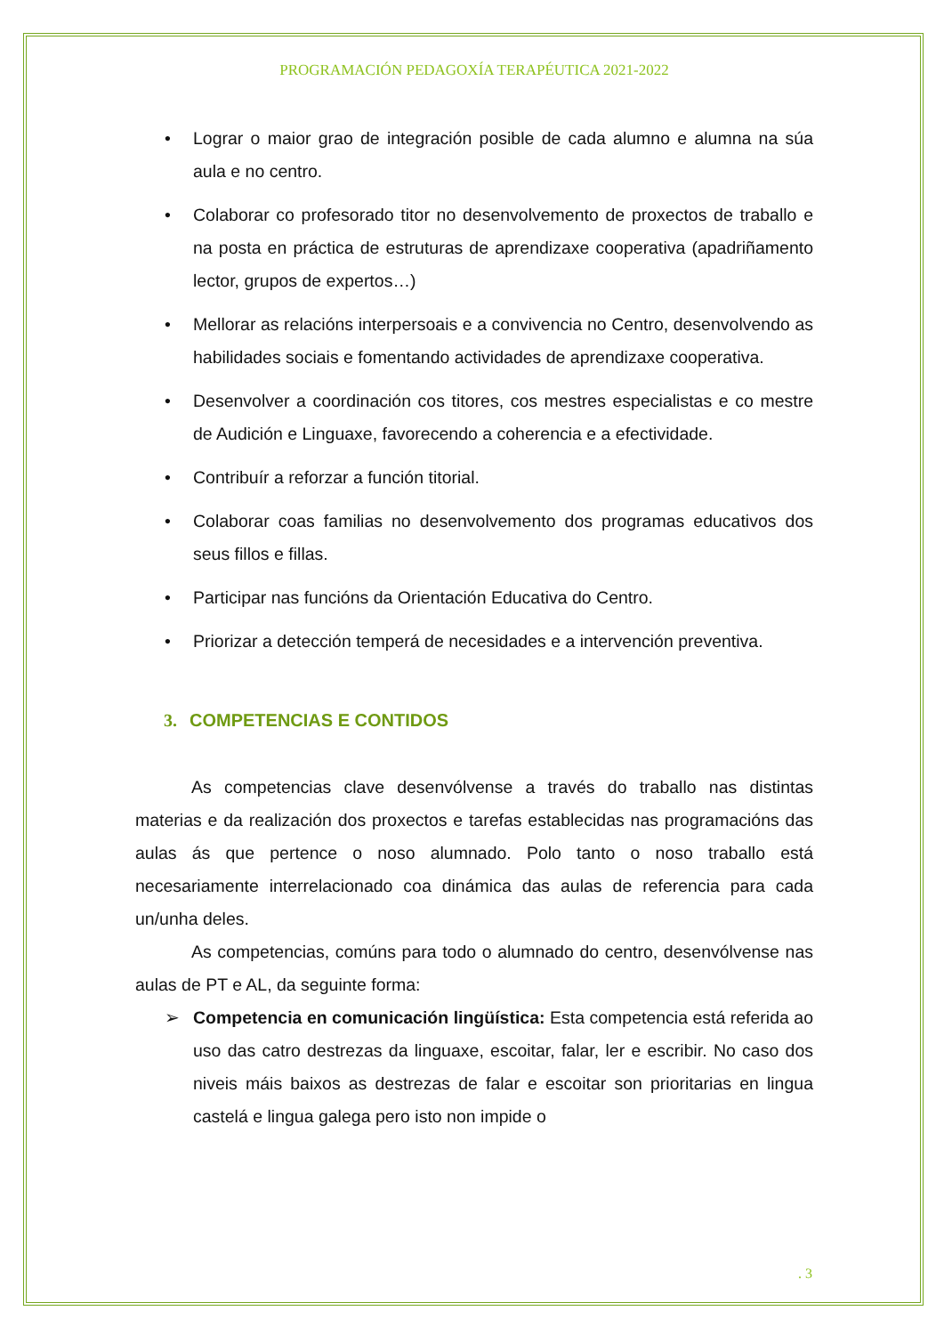PROGRAMACIÓN PEDAGOXÍA TERAPÉUTICA 2021-2022
• Lograr o maior grao de integración posible de cada alumno e alumna na súa aula e no centro.
• Colaborar co profesorado titor no desenvolvemento de proxectos de traballo e na posta en práctica de estruturas de aprendizaxe cooperativa (apadriñamento lector, grupos de expertos…)
• Mellorar as relacións interpersoais e a convivencia no Centro, desenvolvendo as habilidades sociais e fomentando actividades de aprendizaxe cooperativa.
• Desenvolver a coordinación cos titores, cos mestres especialistas e co mestre de Audición e Linguaxe, favorecendo a coherencia e a efectividade.
• Contribuír a reforzar a función titorial.
• Colaborar coas familias no desenvolvemento dos programas educativos dos seus fillos e fillas.
• Participar nas funcións da Orientación Educativa do Centro.
• Priorizar a detección temperá de necesidades e a intervención preventiva.
3. COMPETENCIAS E CONTIDOS
As competencias clave desenvólvense a través do traballo nas distintas materias e da realización dos proxectos e tarefas establecidas nas programacións das aulas ás que pertence o noso alumnado. Polo tanto o noso traballo está necesariamente interrelacionado coa dinámica das aulas de referencia para cada un/unha deles.
As competencias, comúns para todo o alumnado do centro, desenvólvense nas aulas de PT e AL, da seguinte forma:
➢ Competencia en comunicación lingüística: Esta competencia está referida ao uso das catro destrezas da linguaxe, escoitar, falar, ler e escribir. No caso dos niveis máis baixos as destrezas de falar e escoitar son prioritarias en lingua castelá e lingua galega pero isto non impide o
. 3